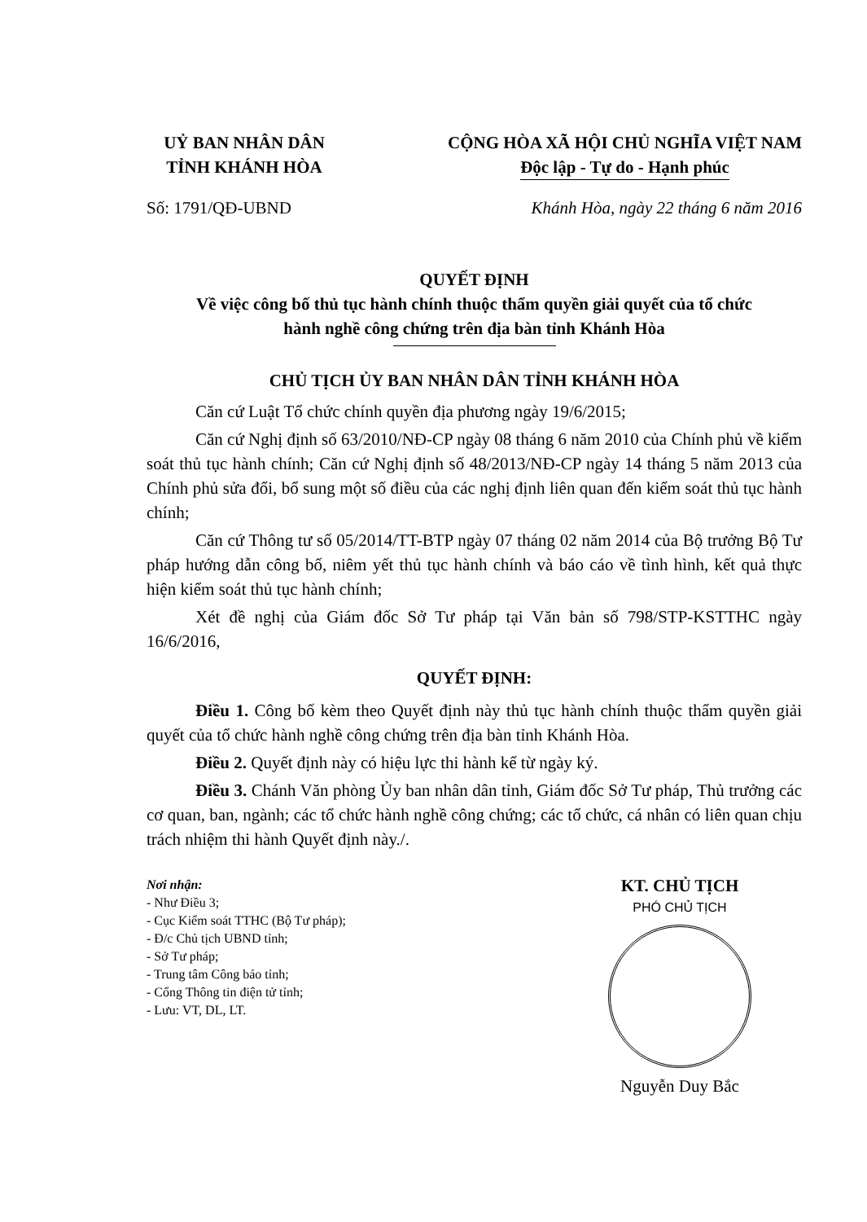UỶ BAN NHÂN DÂN
TỈNH KHÁNH HÒA
CỘNG HÒA XÃ HỘI CHỦ NGHĨA VIỆT NAM
Độc lập - Tự do - Hạnh phúc
Số: 1791/QĐ-UBND Khánh Hòa, ngày 22 tháng 6 năm 2016
QUYẾT ĐỊNH
Về việc công bố thủ tục hành chính thuộc thẩm quyền giải quyết của tổ chức
hành nghề công chứng trên địa bàn tỉnh Khánh Hòa
CHỦ TỊCH ỦY BAN NHÂN DÂN TỈNH KHÁNH HÒA
Căn cứ Luật Tổ chức chính quyền địa phương ngày 19/6/2015;
Căn cứ Nghị định số 63/2010/NĐ-CP ngày 08 tháng 6 năm 2010 của Chính phủ về kiểm soát thủ tục hành chính; Căn cứ Nghị định số 48/2013/NĐ-CP ngày 14 tháng 5 năm 2013 của Chính phủ sửa đổi, bổ sung một số điều của các nghị định liên quan đến kiểm soát thủ tục hành chính;
Căn cứ Thông tư số 05/2014/TT-BTP ngày 07 tháng 02 năm 2014 của Bộ trưởng Bộ Tư pháp hướng dẫn công bố, niêm yết thủ tục hành chính và báo cáo về tình hình, kết quả thực hiện kiểm soát thủ tục hành chính;
Xét đề nghị của Giám đốc Sở Tư pháp tại Văn bản số 798/STP-KSTTHC ngày 16/6/2016,
QUYẾT ĐỊNH:
Điều 1. Công bố kèm theo Quyết định này thủ tục hành chính thuộc thẩm quyền giải quyết của tổ chức hành nghề công chứng trên địa bàn tỉnh Khánh Hòa.
Điều 2. Quyết định này có hiệu lực thi hành kể từ ngày ký.
Điều 3. Chánh Văn phòng Ủy ban nhân dân tỉnh, Giám đốc Sở Tư pháp, Thủ trưởng các cơ quan, ban, ngành; các tổ chức hành nghề công chứng; các tổ chức, cá nhân có liên quan chịu trách nhiệm thi hành Quyết định này./.
Nơi nhận:
- Như Điều 3;
- Cục Kiểm soát TTHC (Bộ Tư pháp);
- Đ/c Chủ tịch UBND tỉnh;
- Sở Tư pháp;
- Trung tâm Công báo tỉnh;
- Cổng Thông tin điện tử tỉnh;
- Lưu: VT, DL, LT.
KT. CHỦ TỊCH
PHÓ CHỦ TỊCH
Nguyễn Duy Bắc